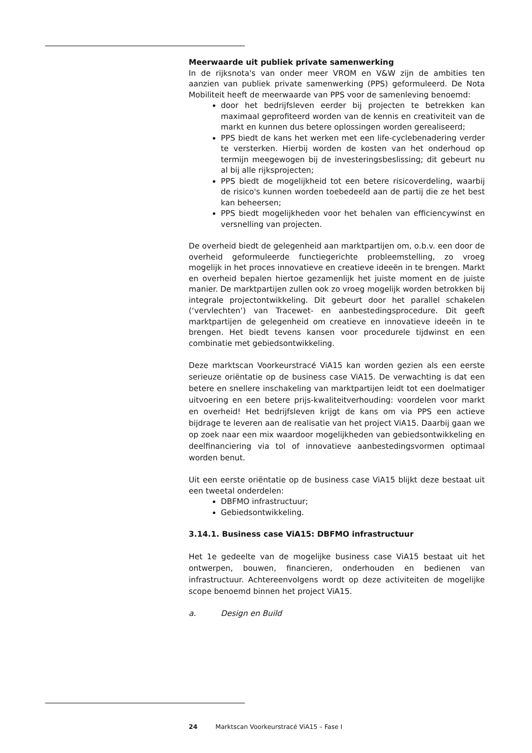Meerwaarde uit publiek private samenwerking
In de rijksnota's van onder meer VROM en V&W zijn de ambities ten aanzien van publiek private samenwerking (PPS) geformuleerd. De Nota Mobiliteit heeft de meerwaarde van PPS voor de samenleving benoemd:
door het bedrijfsleven eerder bij projecten te betrekken kan maximaal geprofiteerd worden van de kennis en creativiteit van de markt en kunnen dus betere oplossingen worden gerealiseerd;
PPS biedt de kans het werken met een life-cyclebenadering verder te versterken. Hierbij worden de kosten van het onderhoud op termijn meegewogen bij de investeringsbeslissing; dit gebeurt nu al bij alle rijksprojecten;
PPS biedt de mogelijkheid tot een betere risicoverdeling, waarbij de risico's kunnen worden toebedeeld aan de partij die ze het best kan beheersen;
PPS biedt mogelijkheden voor het behalen van efficiencywinst en versnelling van projecten.
De overheid biedt de gelegenheid aan marktpartijen om, o.b.v. een door de overheid geformuleerde functiegerichte probleemstelling, zo vroeg mogelijk in het proces innovatieve en creatieve ideeën in te brengen. Markt en overheid bepalen hiertoe gezamenlijk het juiste moment en de juiste manier. De marktpartijen zullen ook zo vroeg mogelijk worden betrokken bij integrale projectontwikkeling. Dit gebeurt door het parallel schakelen (‘vervlechten’) van Tracewet- en aanbestedingsprocedure. Dit geeft marktpartijen de gelegenheid om creatieve en innovatieve ideeën in te brengen. Het biedt tevens kansen voor procedurele tijdwinst en een combinatie met gebiedsontwikkeling.
Deze marktscan Voorkeurstracé ViA15 kan worden gezien als een eerste serieuze oriëntatie op de business case ViA15. De verwachting is dat een betere en snellere inschakeling van marktpartijen leidt tot een doelmatiger uitvoering en een betere prijs-kwaliteitverhouding: voordelen voor markt en overheid! Het bedrijfsleven krijgt de kans om via PPS een actieve bijdrage te leveren aan de realisatie van het project ViA15. Daarbij gaan we op zoek naar een mix waardoor mogelijkheden van gebiedsontwikkeling en deelfinanciering via tol of innovatieve aanbestedingsvormen optimaal worden benut.
Uit een eerste oriëntatie op de business case ViA15 blijkt deze bestaat uit een tweetal onderdelen:
DBFMO infrastructuur;
Gebiedsontwikkeling.
3.14.1. Business case ViA15: DBFMO infrastructuur
Het 1e gedeelte van de mogelijke business case ViA15 bestaat uit het ontwerpen, bouwen, financieren, onderhouden en bedienen van infrastructuur. Achtereenvolgens wordt op deze activiteiten de mogelijke scope benoemd binnen het project ViA15.
a. Design en Build
24 Marktscan Voorkeurstracé ViA15 – Fase I